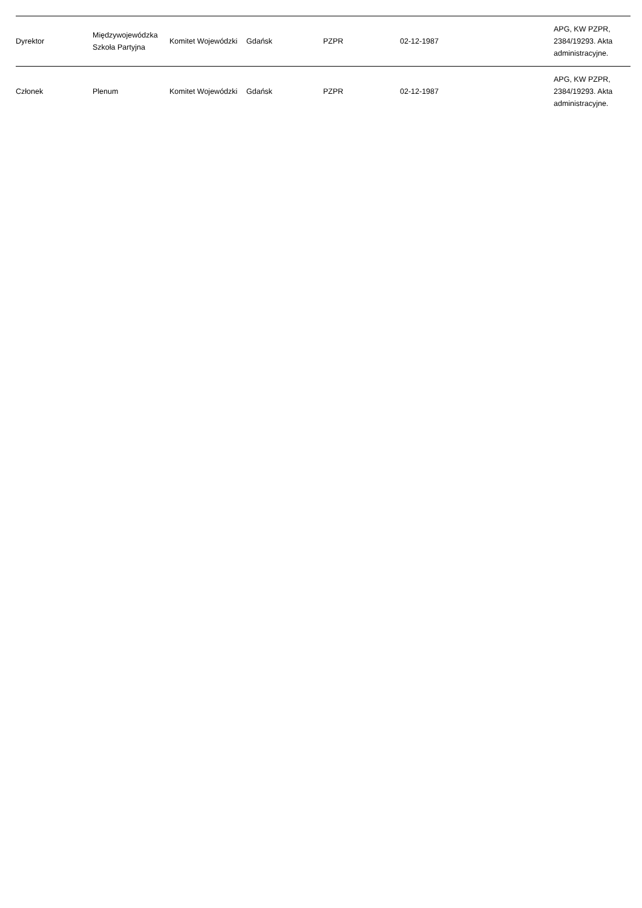| Dyrektor | Międzywojewódzka Szkoła Partyjna | Komitet Wojewódzki | Gdańsk | PZPR | 02-12-1987 | | APG, KW PZPR, 2384/19293. Akta administracyjne. |
| Członek | Plenum | Komitet Wojewódzki | Gdańsk | PZPR | 02-12-1987 | | APG, KW PZPR, 2384/19293. Akta administracyjne. |